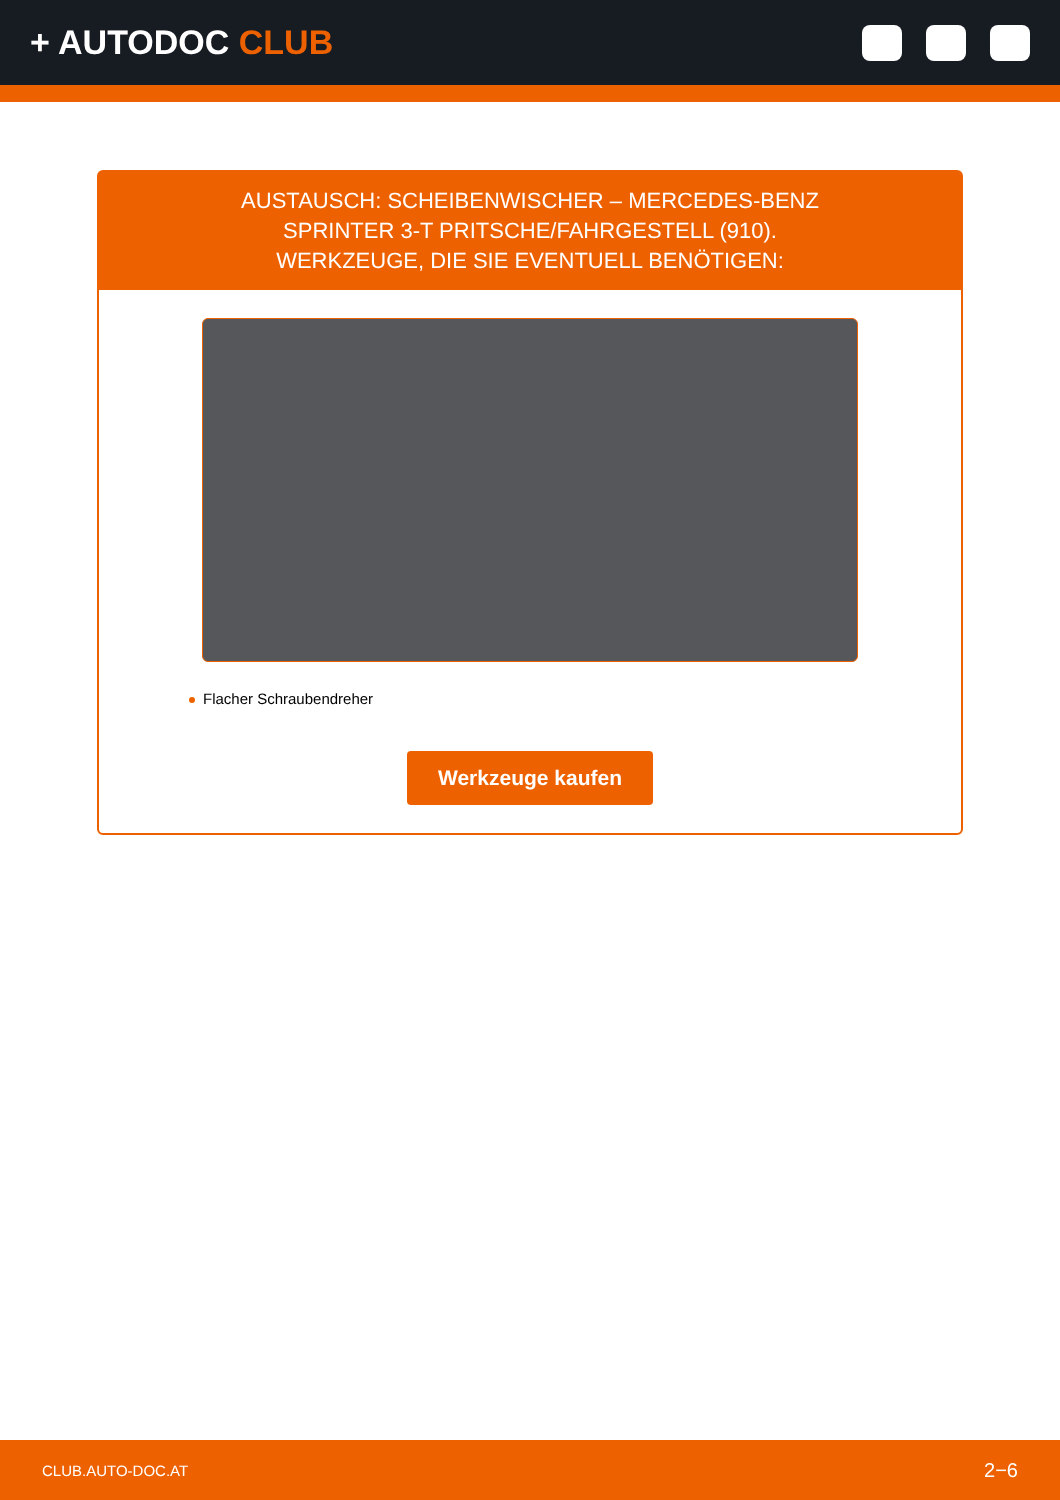+ AUTODOC CLUB
AUSTAUSCH: SCHEIBENWISCHER – MERCEDES-BENZ
SPRINTER 3-T PRITSCHE/FAHRGESTELL (910).
WERKZEUGE, DIE SIE EVENTUELL BENÖTIGEN:
Flacher Schraubendreher
Werkzeuge kaufen
CLUB.AUTO-DOC.AT 2−6